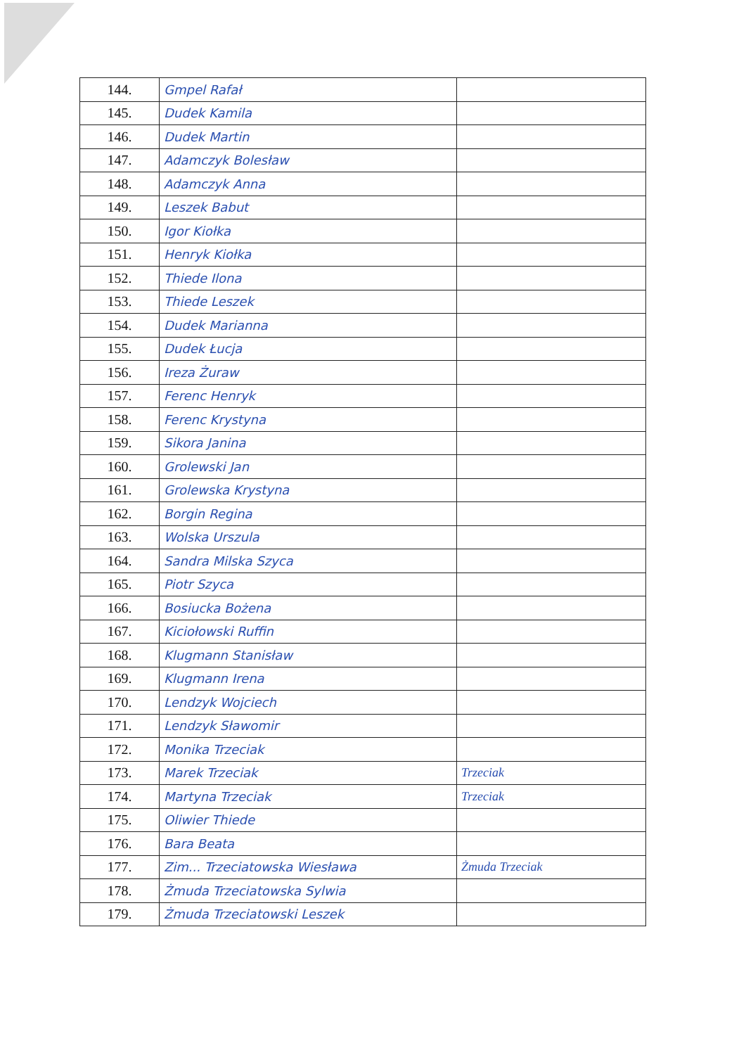| 144. | Gmpel Rafał | |
| 145. | Dudek Kamila | |
| 146. | Dudek Martin | |
| 147. | Adamczyk Bolesław | |
| 148. | Adamczyk Anna | |
| 149. | Leszek Babut | |
| 150. | Igor Kiołka | |
| 151. | Henryk Kiołka | |
| 152. | Thiede Ilona | |
| 153. | Thiede Leszek | |
| 154. | Dudek Marianna | |
| 155. | Dudek Łucja | |
| 156. | Ireza Żuraw | |
| 157. | Ferenc Henryk | |
| 158. | Ferenc Krystyna | |
| 159. | Sikora Janina | |
| 160. | Grolewski Jan | |
| 161. | Grolewska Krystyna | |
| 162. | Borgin Regina | |
| 163. | Wolska Urszula | |
| 164. | Sandra Milska Szyca | |
| 165. | Piotr Szyca | |
| 166. | Bosiucka Bożena | |
| 167. | Kiciołowski Ruffin | |
| 168. | Klugmann Stanisław | |
| 169. | Klugmann Irena | |
| 170. | Lendzyk Wojciech | |
| 171. | Lendzyk Sławomir | |
| 172. | Monika Trzeciak | |
| 173. | Marek Trzeciak | Trzeciak |
| 174. | Martyna Trzeciak | Trzeciak |
| 175. | Oliwier Thiede | |
| 176. | Bara Beata | |
| 177. | Zim... Trzeciatowska Wiesława | Żmuda Trzeciak |
| 178. | Żmuda Trzeciatowska Sylwia | |
| 179. | Żmuda Trzeciatowski Leszek | |